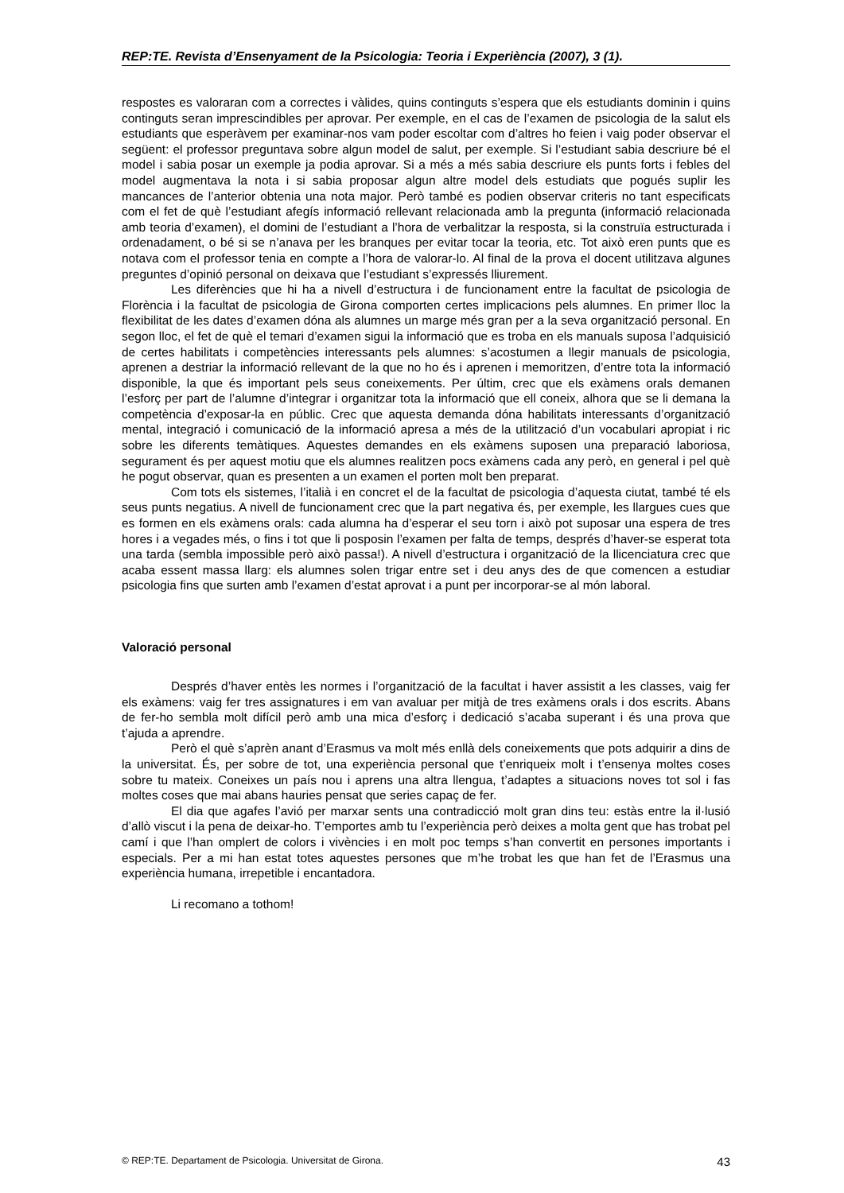REP:TE. Revista d’Ensenyament de la Psicologia: Teoria i Experiència (2007), 3 (1).
respostes es valoraran com a correctes i vàlides, quins continguts s’espera que els estudiants dominin i quins continguts seran imprescindibles per aprovar. Per exemple, en el cas de l’examen de psicologia de la salut els estudiants que esperàvem per examinar-nos vam poder escoltar com d’altres ho feien i vaig poder observar el següent: el professor preguntava sobre algun model de salut, per exemple. Si l’estudiant sabia descriure bé el model i sabia posar un exemple ja podia aprovar. Si a més a més sabia descriure els punts forts i febles del model augmentava la nota i si sabia proposar algun altre model dels estudiats que pogués suplir les mancances de l’anterior obtenia una nota major. Però també es podien observar criteris no tant especificats com el fet de què l’estudiant afegís informació rellevant relacionada amb la pregunta (informació relacionada amb teoria d’examen), el domini de l’estudiant a l’hora de verbalitzar la resposta, si la construïa estructurada i ordenadament, o bé si se n’anava per les branques per evitar tocar la teoria, etc. Tot això eren punts que es notava com el professor tenia en compte a l’hora de valorar-lo. Al final de la prova el docent utilitzava algunes preguntes d’opinió personal on deixava que l’estudiant s’expressés lliurement.
Les diferències que hi ha a nivell d’estructura i de funcionament entre la facultat de psicologia de Florència i la facultat de psicologia de Girona comporten certes implicacions pels alumnes. En primer lloc la flexibilitat de les dates d’examen dóna als alumnes un marge més gran per a la seva organització personal. En segon lloc, el fet de què el temari d’examen sigui la informació que es troba en els manuals suposa l’adquisició de certes habilitats i competències interessants pels alumnes: s’acostumen a llegir manuals de psicologia, aprenen a destriar la informació rellevant de la que no ho és i aprenen i memoritzen, d’entre tota la informació disponible, la que és important pels seus coneixements. Per últim, crec que els exàmens orals demanen l’esforç per part de l’alumne d’integrar i organitzar tota la informació que ell coneix, alhora que se li demana la competència d’exposar-la en públic. Crec que aquesta demanda dóna habilitats interessants d’organització mental, integració i comunicació de la informació apresa a més de la utilització d’un vocabulari apropiat i ric sobre les diferents temàtiques. Aquestes demandes en els exàmens suposen una preparació laboriosa, segurament és per aquest motiu que els alumnes realitzen pocs exàmens cada any però, en general i pel què he pogut observar, quan es presenten a un examen el porten molt ben preparat.
Com tots els sistemes, l’italià i en concret el de la facultat de psicologia d’aquesta ciutat, també té els seus punts negatius. A nivell de funcionament crec que la part negativa és, per exemple, les llargues cues que es formen en els exàmens orals: cada alumna ha d’esperar el seu torn i això pot suposar una espera de tres hores i a vegades més, o fins i tot que li posposin l’examen per falta de temps, després d’haver-se esperat tota una tarda (sembla impossible però això passa!). A nivell d’estructura i organització de la llicenciatura crec que acaba essent massa llarg: els alumnes solen trigar entre set i deu anys des de que comencen a estudiar psicologia fins que surten amb l’examen d’estat aprovat i a punt per incorporar-se al món laboral.
Valoració personal
Després d’haver entès les normes i l’organització de la facultat i haver assistit a les classes, vaig fer els exàmens: vaig fer tres assignatures i em van avaluar per mitjà de tres exàmens orals i dos escrits. Abans de fer-ho sembla molt difícil però amb una mica d’esforç i dedicació s’acaba superant i és una prova que t’ajuda a aprendre.
Però el què s’aprèn anant d’Erasmus va molt més enllà dels coneixements que pots adquirir a dins de la universitat. És, per sobre de tot, una experiència personal que t’enriqueix molt i t’ensenya moltes coses sobre tu mateix. Coneixes un país nou i aprens una altra llengua, t’adaptes a situacions noves tot sol i fas moltes coses que mai abans hauries pensat que series capaç de fer.
El dia que agafes l’avió per marxar sents una contradicció molt gran dins teu: estàs entre la il·lusió d’allò viscut i la pena de deixar-ho. T’emportes amb tu l’experiència però deixes a molta gent que has trobat pel camí i que l’han omplert de colors i vivències i en molt poc temps s’han convertit en persones importants i especials. Per a mi han estat totes aquestes persones que m’he trobat les que han fet de l’Erasmus una experiència humana, irrepetible i encantadora.
Li recomano a tothom!
© REP:TE. Departament de Psicologia. Universitat de Girona. 43